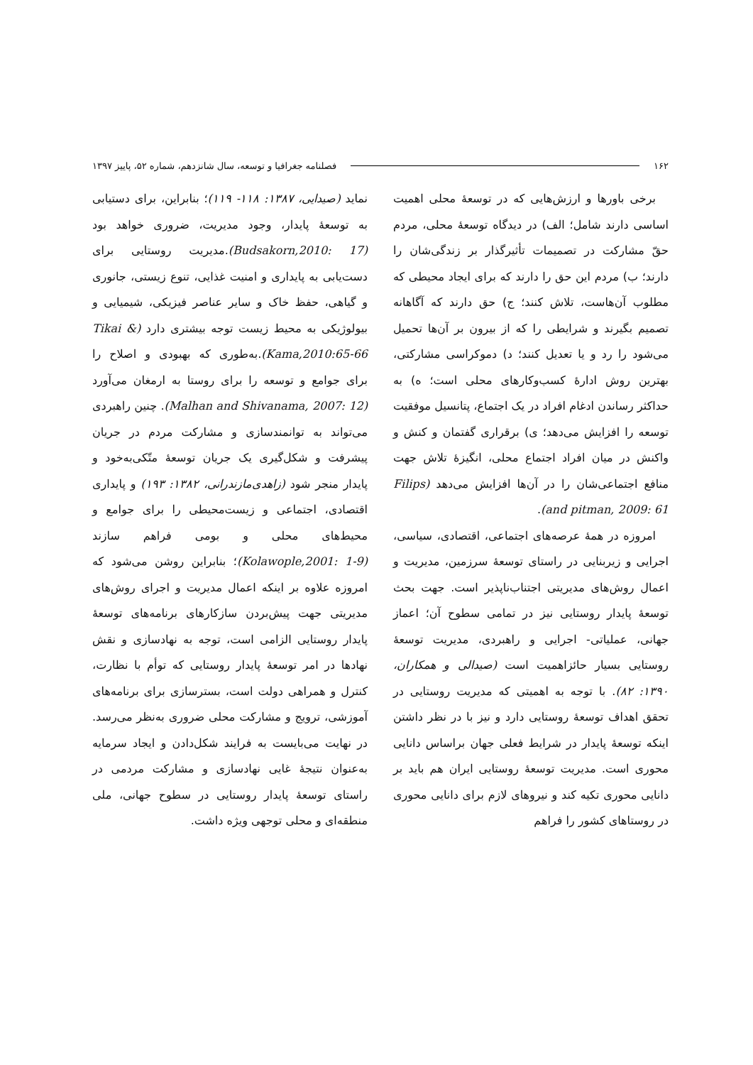۱۶۲ فصلنامه جغرافیا و توسعه، سال شانزدهم، شماره ۵۲، پاییز ۱۳۹۷
برخی باورها و ارزش‌هایی که در توسعهٔ محلی اهمیت اساسی دارند شامل؛ الف) در دیدگاه توسعهٔ محلی، مردم حقّ مشارکت در تصمیمات تأثیرگذار بر زندگی‌شان را دارند؛ ب) مردم این حق را دارند که برای ایجاد محیطی که مطلوب آن‌هاست، تلاش کنند؛ ج) حق دارند که آگاهانه تصمیم بگیرند و شرایطی را که از بیرون بر آن‌ها تحمیل می‌شود را رد و یا تعدیل کنند؛ د) دموکراسی مشارکتی، بهترین روش ادارهٔ کسب‌وکارهای محلی است؛ ه) به حداکثر رساندن ادغام افراد در یک اجتماع، پتانسیل موفقیت توسعه را افزایش می‌دهد؛ ی) برقراری گفتمان و کنش و واکنش در میان افراد اجتماع محلی، انگیزهٔ تلاش جهت منافع اجتماعی‌شان را در آن‌ها افزایش می‌دهد (Filips and pitman, 2009: 61).
امروزه در همهٔ عرصه‌های اجتماعی، اقتصادی، سیاسی، اجرایی و زیربنایی در راستای توسعهٔ سرزمین، مدیریت و اعمال روش‌های مدیریتی اجتناب‌ناپذیر است. جهت بحث توسعهٔ پایدار روستایی نیز در تمامی سطوح آن؛ اعماز جهانی، عملیاتی- اجرایی و راهبردی، مدیریت توسعهٔ روستایی بسیار حائزاهمیت است (صیدالی و همکاران، ۱۳۹۰: ۸۲). با توجه به اهمیتی که مدیریت روستایی در تحقق اهداف توسعهٔ روستایی دارد و نیز با در نظر داشتن اینکه توسعهٔ پایدار در شرایط فعلی جهان براساس دانایی محوری است. مدیریت توسعهٔ روستایی ایران هم باید بر دانایی محوری تکیه کند و نیروهای لازم برای دانایی محوری در روستاهای کشور را فراهم
نماید (صیدایی، ۱۳۸۷: ۱۱۸- ۱۱۹)؛ بنابراین، برای دستیابی به توسعهٔ پایدار، وجود مدیریت، ضروری خواهد بود (Budsakorn,2010: 17).مدیریت روستایی برای دست‌یابی به پایداری و امنیت غذایی، تنوع زیستی، جانوری و گیاهی، حفظ خاک و سایر عناصر فیزیکی، شیمیایی و بیولوژیکی به محیط زیست توجه بیشتری دارد (Tikai & Kama,2010:65-66).به‌طوری که بهبودی و اصلاح را برای جوامع و توسعه را برای روستا به ارمغان می‌آورد (Malhan and Shivanama, 2007: 12). چنین راهبردی می‌تواند به توانمندسازی و مشارکت مردم در جریان پیشرفت و شکل‌گیری یک جریان توسعهٔ متّکی‌به‌خود و پایدار منجر شود (زاهدی‌مازندرانی، ۱۳۸۲: ۱۹۳) و پایداری اقتصادی، اجتماعی و زیست‌محیطی را برای جوامع و محیط‌های محلی و بومی فراهم سازند (Kolawople,2001: 1-9)؛ بنابراین روشن می‌شود که امروزه علاوه بر اینکه اعمال مدیریت و اجرای روش‌های مدیریتی جهت پیش‌بردن سازکارهای برنامه‌های توسعهٔ پایدار روستایی الزامی است، توجه به نهادسازی و نقش نهادها در امر توسعهٔ پایدار روستایی که توأم با نظارت، کنترل و همراهی دولت است، بسترسازی برای برنامه‌های آموزشی، ترویج و مشارکت محلی ضروری به‌نظر می‌رسد. در نهایت می‌بایست به فرایند شکل‌دادن و ایجاد سرمایه به‌عنوان نتیجهٔ غایی نهادسازی و مشارکت مردمی در راستای توسعهٔ پایدار روستایی در سطوح جهانی، ملی منطقه‌ای و محلی توجهی ویژه داشت.